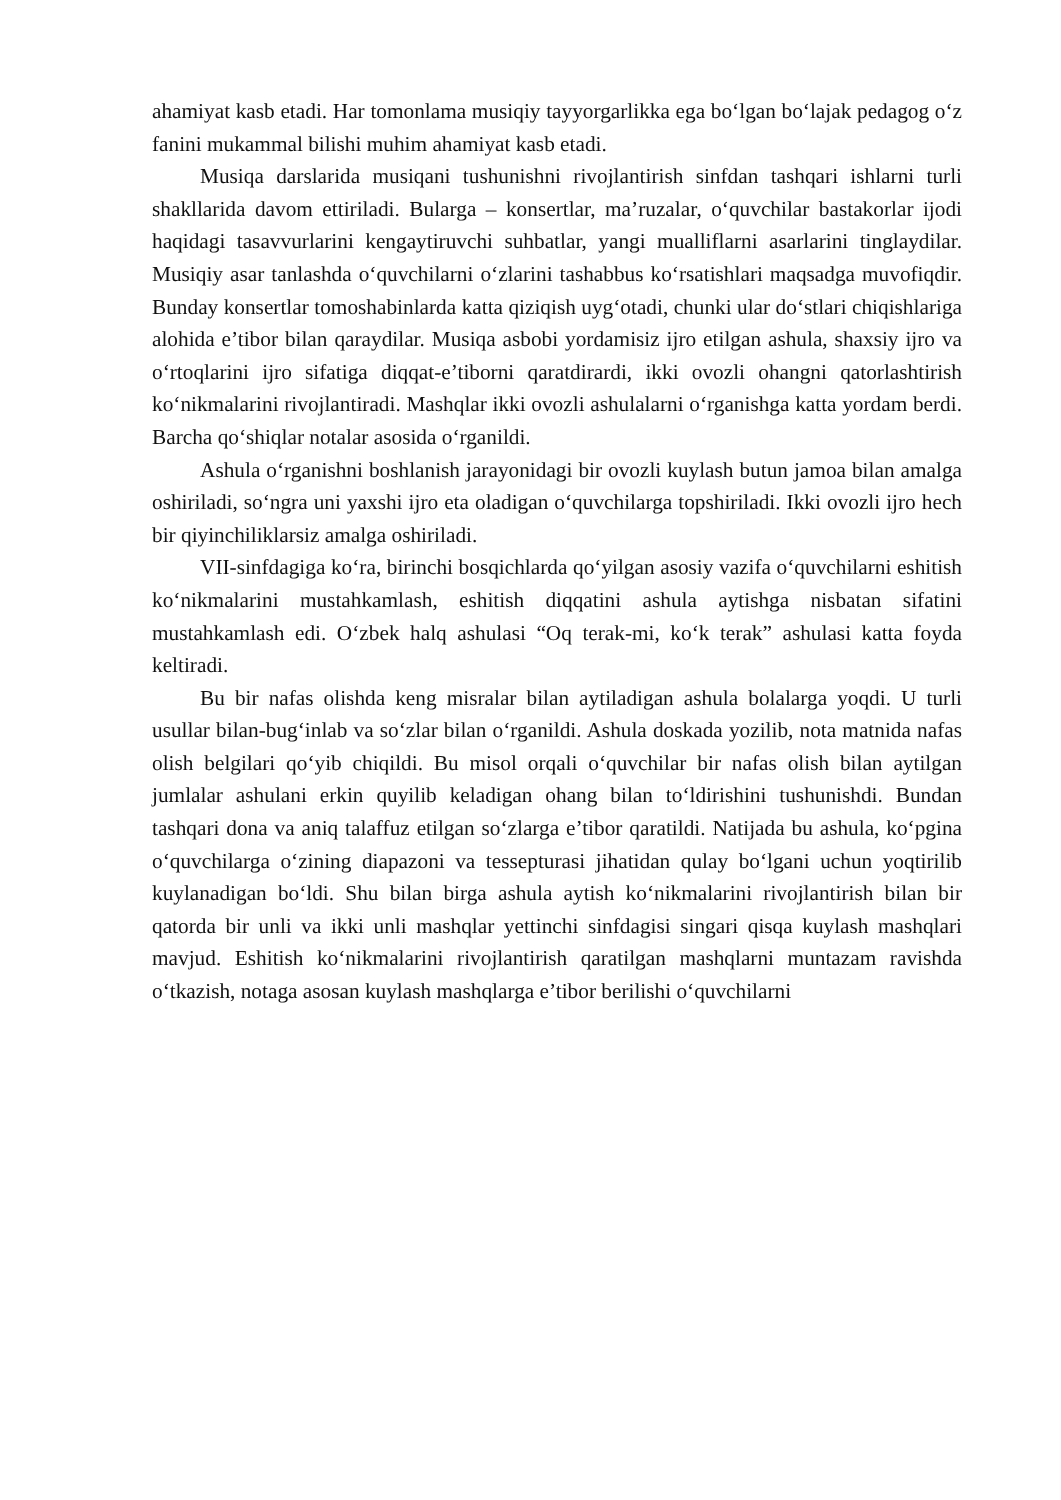ahamiyat kasb etadi. Har tomonlama musiqiy tayyorgarlikka ega bo‘lgan bo‘lajak pedagog o‘z fanini mukammal bilishi muhim ahamiyat kasb etadi.
Musiqa darslarida musiqani tushunishni rivojlantirish sinfdan tashqari ishlarni turli shakllarida davom ettiriladi. Bularga – konsertlar, ma’ruzalar, o‘quvchilar bastakorlar ijodi haqidagi tasavvurlarini kengaytiruvchi suhbatlar, yangi mualliflarni asarlarini tinglaydilar. Musiqiy asar tanlashda o‘quvchilarni o‘zlarini tashabbus ko‘rsatishlari maqsadga muvofiqdir. Bunday konsertlar tomoshabinlarda katta qiziqish uyg‘otadi, chunki ular do‘stlari chiqishlariga alohida e’tibor bilan qaraydilar. Musiqa asbobi yordamisiz ijro etilgan ashula, shaxsiy ijro va o‘rtoqlarini ijro sifatiga diqqat-e’tiborni qaratdirardi, ikki ovozli ohangni qatorlashtirish ko‘nikmalarini rivojlantiradi. Mashqlar ikki ovozli ashulalarni o‘rganishga katta yordam berdi. Barcha qo‘shiqlar notalar asosida o‘rganildi.
Ashula o‘rganishni boshlanish jarayonidagi bir ovozli kuylash butun jamoa bilan amalga oshiriladi, so‘ngra uni yaxshi ijro eta oladigan o‘quvchilarga topshiriladi. Ikki ovozli ijro hech bir qiyinchiliklarsiz amalga oshiriladi.
VII-sinfdagiga ko‘ra, birinchi bosqichlarda qo‘yilgan asosiy vazifa o‘quvchilarni eshitish ko‘nikmalarini mustahkamlash, eshitish diqqatini ashula aytishga nisbatan sifatini mustahkamlash edi. O‘zbek halq ashulasi “Oq terak-mi, ko‘k terak” ashulasi katta foyda keltiradi.
Bu bir nafas olishda keng misralar bilan aytiladigan ashula bolalarga yoqdi. U turli usullar bilan-bug‘inlab va so‘zlar bilan o‘rganildi. Ashula doskada yozilib, nota matnida nafas olish belgilari qo‘yib chiqildi. Bu misol orqali o‘quvchilar bir nafas olish bilan aytilgan jumlalar ashulani erkin quyilib keladigan ohang bilan to‘ldirishini tushunishdi. Bundan tashqari dona va aniq talaffuz etilgan so‘zlarga e’tibor qaratildi. Natijada bu ashula, ko‘pgina o‘quvchilarga o‘zining diapazoni va tessepturasi jihatidan qulay bo‘lgani uchun yoqtirilib kuylanadigan bo‘ldi. Shu bilan birga ashula aytish ko‘nikmalarini rivojlantirish bilan bir qatorda bir unli va ikki unli mashqlar yettinchi sinfdagisi singari qisqa kuylash mashqlari mavjud. Eshitish ko‘nikmalarini rivojlantirish qaratilgan mashqlarni muntazam ravishda o‘tkazish, notaga asosan kuylash mashqlarga e’tibor berilishi o‘quvchilarni